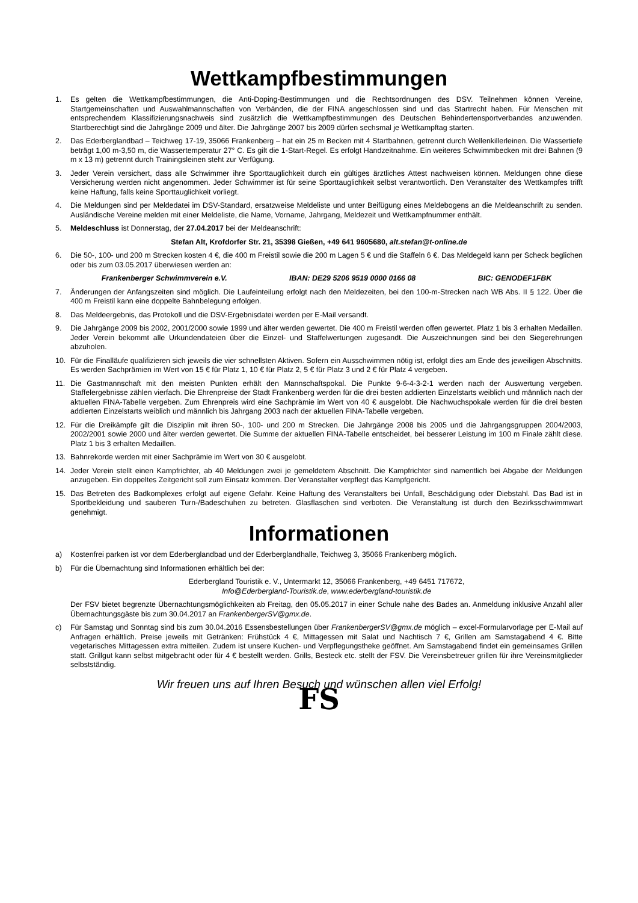Wettkampfbestimmungen
1. Es gelten die Wettkampfbestimmungen, die Anti-Doping-Bestimmungen und die Rechtsordnungen des DSV. Teilnehmen können Vereine, Startgemeinschaften und Auswahlmannschaften von Verbänden, die der FINA angeschlossen sind und das Startrecht haben. Für Menschen mit entsprechendem Klassifizierungsnachweis sind zusätzlich die Wettkampfbestimmungen des Deutschen Behindertensportverbandes anzuwenden. Startberechtigt sind die Jahrgänge 2009 und älter. Die Jahrgänge 2007 bis 2009 dürfen sechsmal je Wettkampftag starten.
2. Das Ederberglandbad – Teichweg 17-19, 35066 Frankenberg – hat ein 25 m Becken mit 4 Startbahnen, getrennt durch Wellenkillerleinen. Die Wassertiefe beträgt 1,00 m-3,50 m, die Wassertemperatur 27° C. Es gilt die 1-Start-Regel. Es erfolgt Handzeitnahme. Ein weiteres Schwimmbecken mit drei Bahnen (9 m x 13 m) getrennt durch Trainingsleinen steht zur Verfügung.
3. Jeder Verein versichert, dass alle Schwimmer ihre Sporttauglichkeit durch ein gültiges ärztliches Attest nachweisen können. Meldungen ohne diese Versicherung werden nicht angenommen. Jeder Schwimmer ist für seine Sporttauglichkeit selbst verantwortlich. Den Veranstalter des Wettkampfes trifft keine Haftung, falls keine Sporttauglichkeit vorliegt.
4. Die Meldungen sind per Meldedatei im DSV-Standard, ersatzweise Meldeliste und unter Beifügung eines Meldebogens an die Meldeanschrift zu senden. Ausländische Vereine melden mit einer Meldeliste, die Name, Vorname, Jahrgang, Meldezeit und Wettkampfnummer enthält.
5. Meldeschluss ist Donnerstag, der 27.04.2017 bei der Meldeanschrift:
Stefan Alt, Krofdorfer Str. 21, 35398 Gießen, +49 641 9605680, alt.stefan@t-online.de
6. Die 50-, 100- und 200 m Strecken kosten 4 €, die 400 m Freistil sowie die 200 m Lagen 5 € und die Staffeln 6 €. Das Meldegeld kann per Scheck beglichen oder bis zum 03.05.2017 überwiesen werden an:
Frankenberger Schwimmverein e.V. IBAN: DE29 5206 9519 0000 0166 08 BIC: GENODEF1FBK
7. Änderungen der Anfangszeiten sind möglich. Die Laufeinteilung erfolgt nach den Meldezeiten, bei den 100-m-Strecken nach WB Abs. II § 122. Über die 400 m Freistil kann eine doppelte Bahnbelegung erfolgen.
8. Das Meldeergebnis, das Protokoll und die DSV-Ergebnisdatei werden per E-Mail versandt.
9. Die Jahrgänge 2009 bis 2002, 2001/2000 sowie 1999 und älter werden gewertet. Die 400 m Freistil werden offen gewertet. Platz 1 bis 3 erhalten Medaillen. Jeder Verein bekommt alle Urkundendateien über die Einzel- und Staffelwertungen zugesandt. Die Auszeichnungen sind bei den Siegerehrungen abzuholen.
10. Für die Finalläufe qualifizieren sich jeweils die vier schnellsten Aktiven. Sofern ein Ausschwimmen nötig ist, erfolgt dies am Ende des jeweiligen Abschnitts. Es werden Sachprämien im Wert von 15 € für Platz 1, 10 € für Platz 2, 5 € für Platz 3 und 2 € für Platz 4 vergeben.
11. Die Gastmannschaft mit den meisten Punkten erhält den Mannschaftspokal. Die Punkte 9-6-4-3-2-1 werden nach der Auswertung vergeben. Staffelergebnisse zählen vierfach. Die Ehrenpreise der Stadt Frankenberg werden für die drei besten addierten Einzelstarts weiblich und männlich nach der aktuellen FINA-Tabelle vergeben. Zum Ehrenpreis wird eine Sachprämie im Wert von 40 € ausgelobt. Die Nachwuchspokale werden für die drei besten addierten Einzelstarts weiblich und männlich bis Jahrgang 2003 nach der aktuellen FINA-Tabelle vergeben.
12. Für die Dreikämpfe gilt die Disziplin mit ihren 50-, 100- und 200 m Strecken. Die Jahrgänge 2008 bis 2005 und die Jahrgangsgruppen 2004/2003, 2002/2001 sowie 2000 und älter werden gewertet. Die Summe der aktuellen FINA-Tabelle entscheidet, bei besserer Leistung im 100 m Finale zählt diese. Platz 1 bis 3 erhalten Medaillen.
13. Bahnrekorde werden mit einer Sachprämie im Wert von 30 € ausgelobt.
14. Jeder Verein stellt einen Kampfrichter, ab 40 Meldungen zwei je gemeldetem Abschnitt. Die Kampfrichter sind namentlich bei Abgabe der Meldungen anzugeben. Ein doppeltes Zeitgericht soll zum Einsatz kommen. Der Veranstalter verpflegt das Kampfgericht.
15. Das Betreten des Badkomplexes erfolgt auf eigene Gefahr. Keine Haftung des Veranstalters bei Unfall, Beschädigung oder Diebstahl. Das Bad ist in Sportbekleidung und sauberen Turn-/Badeschuhen zu betreten. Glasflaschen sind verboten. Die Veranstaltung ist durch den Bezirksschwimmwart genehmigt.
Informationen
a) Kostenfrei parken ist vor dem Ederberglandbad und der Ederberglandhalle, Teichweg 3, 35066 Frankenberg möglich.
b) Für die Übernachtung sind Informationen erhältlich bei der:
Ederbergland Touristik e. V., Untermarkt 12, 35066 Frankenberg, +49 6451 717672,
Info@Ederbergland-Touristik.de, www.ederbergland-touristik.de
Der FSV bietet begrenzte Übernachtungsmöglichkeiten ab Freitag, den 05.05.2017 in einer Schule nahe des Bades an. Anmeldung inklusive Anzahl aller Übernachtungsgäste bis zum 30.04.2017 an FrankenbergerSV@gmx.de.
c) Für Samstag und Sonntag sind bis zum 30.04.2016 Essensbestellungen über FrankenbergerSV@gmx.de möglich – excel-Formularvorlage per E-Mail auf Anfragen erhältlich. Preise jeweils mit Getränken: Frühstück 4 €, Mittagessen mit Salat und Nachtisch 7 €, Grillen am Samstagabend 4 €. Bitte vegetarisches Mittagessen extra mitteilen. Zudem ist unsere Kuchen- und Verpflegungstheke geöffnet. Am Samstagabend findet ein gemeinsames Grillen statt. Grillgut kann selbst mitgebracht oder für 4 € bestellt werden. Grills, Besteck etc. stellt der FSV. Die Vereinsbetreuer grillen für ihre Vereinsmitglieder selbstständig.
Wir freuen uns auf Ihren Besuch und wünschen allen viel Erfolg!
FS